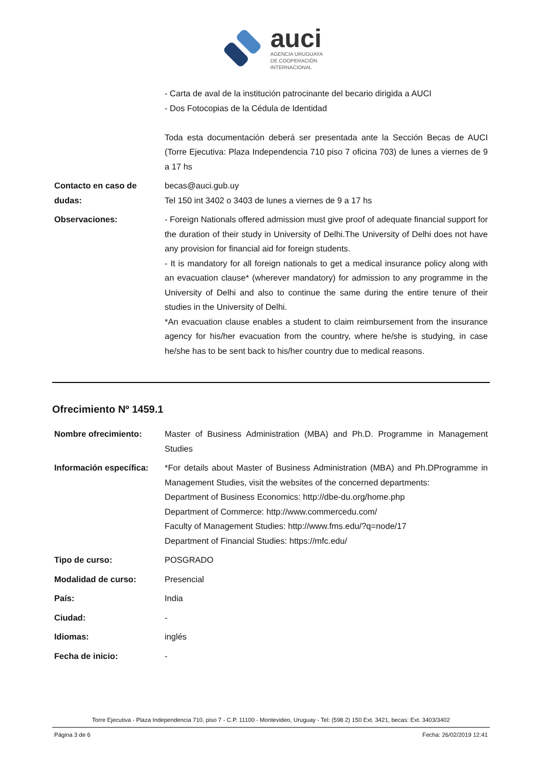auci
AGENCIA URUGUAYA
DE COOPERACIÓN
INTERNACIONAL
| | - Carta de aval de la institución patrocinante del becario dirigida a AUCI - Dos Fotocopias de la Cédula de Identidad Toda esta documentación deberá ser presentada ante la Sección Becas de AUCI (Torre Ejecutiva: Plaza Independencia 710 piso 7 oficina 703) de lunes a viernes de 9 a 17 hs |
| Contacto en caso de dudas: | becas@auci.gub.uy Tel 150 int 3402 o 3403 de lunes a viernes de 9 a 17 hs |
| Observaciones: | - Foreign Nationals offered admission must give proof of adequate financial support for the duration of their study in University of Delhi.The University of Delhi does not have any provision for financial aid for foreign students. - It is mandatory for all foreign nationals to get a medical insurance policy along with an evacuation clause* (wherever mandatory) for admission to any programme in the University of Delhi and also to continue the same during the entire tenure of their studies in the University of Delhi. *An evacuation clause enables a student to claim reimbursement from the insurance agency for his/her evacuation from the country, where he/she is studying, in case he/she has to be sent back to his/her country due to medical reasons. |
Ofrecimiento Nº 1459.1
| Nombre ofrecimiento: | Master of Business Administration (MBA) and Ph.D. Programme in Management Studies |
| Información específica: | *For details about Master of Business Administration (MBA) and Ph.DProgramme in Management Studies, visit the websites of the concerned departments: Department of Business Economics: http://dbe-du.org/home.php Department of Commerce: http://www.commercedu.com/ Faculty of Management Studies: http://www.fms.edu/?q=node/17 Department of Financial Studies: https://mfc.edu/ |
| Tipo de curso: | POSGRADO |
| Modalidad de curso: | Presencial |
| País: | India |
| Ciudad: | - |
| Idiomas: | inglés |
| Fecha de inicio: | - |
Torre Ejecutiva - Plaza Independencia 710, piso 7 - C.P. 11100 - Montevideo, Uruguay - Tel: (598 2) 150 Ext. 3421, becas: Ext. 3403/3402
Página 3 de 6 Fecha: 26/02/2019 12:41